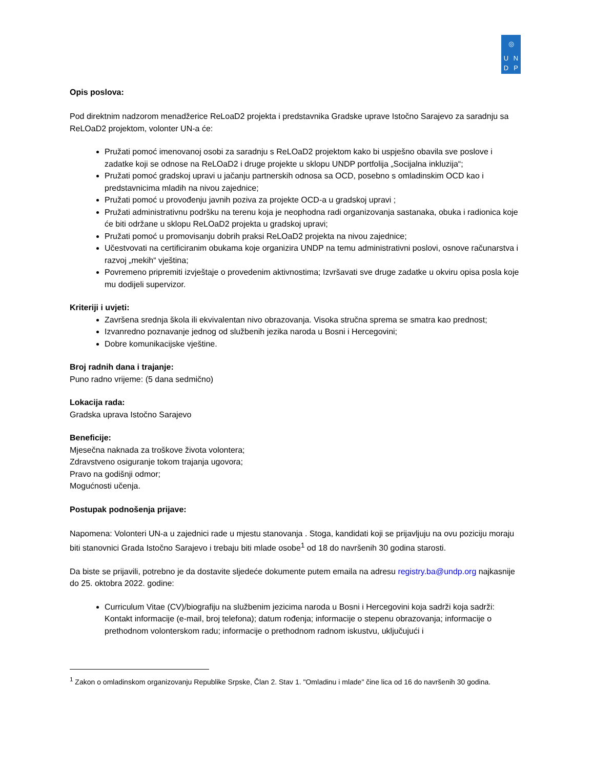◎
UNDP
Opis poslova:
Pod direktnim nadzorom menadžerice ReLoaD2 projekta i predstavnika Gradske uprave Istočno Sarajevo za saradnju sa ReLOaD2 projektom, volonter UN-a će:
Pružati pomoć imenovanoj osobi za saradnju s ReLOaD2 projektom kako bi uspješno obavila sve poslove i zadatke koji se odnose na ReLOaD2 i druge projekte u sklopu UNDP portfolija „Socijalna inkluzija“;
Pružati pomoć gradskoj upravi u jačanju partnerskih odnosa sa OCD, posebno s omladinskim OCD kao i predstavnicima mladih na nivou zajednice;
Pružati pomoć u provođenju javnih poziva za projekte OCD-a u gradskoj upravi ;
Pružati administrativnu podršku na terenu koja je neophodna radi organizovanja sastanaka, obuka i radionica koje će biti održane u sklopu ReLOaD2 projekta u gradskoj upravi;
Pružati pomoć u promovisanju dobrih praksi ReLOaD2 projekta na nivou zajednice;
Učestvovati na certificiranim obukama koje organizira UNDP na temu administrativni poslovi, osnove računarstva i razvoj „mekih“ vještina;
Povremeno pripremiti izvještaje o provedenim aktivnostima; Izvršavati sve druge zadatke u okviru opisa posla koje mu dodijeli supervizor.
Kriteriji i uvjeti:
Završena srednja škola ili ekvivalentan nivo obrazovanja. Visoka stručna sprema se smatra kao prednost;
Izvanredno poznavanje jednog od službenih jezika naroda u Bosni i Hercegovini;
Dobre komunikacijske vještine.
Broj radnih dana i trajanje:
Puno radno vrijeme: (5 dana sedmično)
Lokacija rada:
Gradska uprava Istočno Sarajevo
Beneficije:
Mjesečna naknada za troškove života volontera;
Zdravstveno osiguranje tokom trajanja ugovora;
Pravo na godišnji odmor;
Mogućnosti učenja.
Postupak podnošenja prijave:
Napomena: Volonteri UN-a u zajednici rade u mjestu stanovanja . Stoga, kandidati koji se prijavljuju na ovu poziciju moraju biti stanovnici Grada Istočno Sarajevo i trebaju biti mlade osobe<sup>1</sup> od 18 do navršenih 30 godina starosti.
Da biste se prijavili, potrebno je da dostavite sljedeće dokumente putem emaila na adresu registry.ba@undp.org najkasnije do 25. oktobra 2022. godine:
Curriculum Vitae (CV)/biografiju na službenim jezicima naroda u Bosni i Hercegovini koja sadrži koja sadrži:
Kontakt informacije (e-mail, broj telefona); datum rođenja; informacije o stepenu obrazovanja; informacije o prethodnom volonterskom radu; informacije o prethodnom radnom iskustvu, uključujući i
<sup>1</sup> Zakon o omladinskom organizovanju Republike Srpske, Član 2. Stav 1. "Omladinu i mlade" čine lica od 16 do navršenih 30 godina.